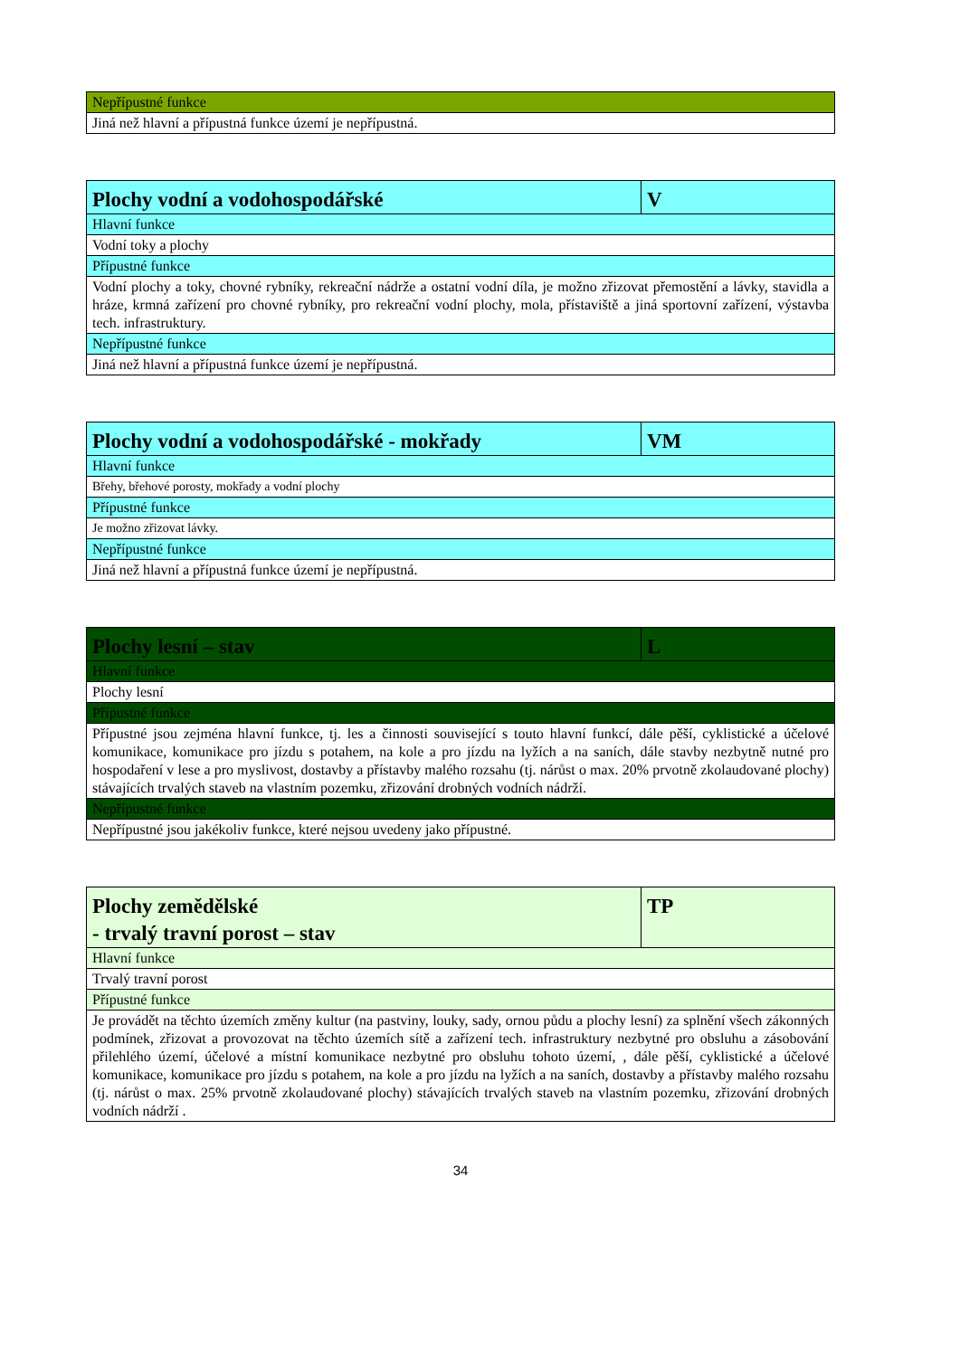| Nepřípustné funkce |
| Jiná než hlavní a přípustná funkce území je nepřípustná. |
| Plochy vodní a vodohospodářské | V |
| Hlavní funkce | |
| Vodní toky a plochy | |
| Přípustné funkce | |
| Vodní plochy a toky, chovné rybníky, rekreační nádrže a ostatní vodní díla, je možno zřizovat přemostění a lávky, stavidla a hráze, krmná zařízení pro chovné rybníky, pro rekreační vodní plochy, mola, přístaviště a jiná sportovní zařízení, výstavba tech. infrastruktury. | |
| Nepřípustné funkce | |
| Jiná než hlavní a přípustná funkce území je nepřípustná. | |
| Plochy vodní a vodohospodářské - mokřady | VM |
| Hlavní funkce | |
| Břehy, břehové porosty, mokřady a vodní plochy | |
| Přípustné funkce | |
| Je možno zřizovat lávky. | |
| Nepřípustné funkce | |
| Jiná než hlavní a přípustná funkce území je nepřípustná. | |
| Plochy lesní – stav | L |
| Hlavní funkce | |
| Plochy lesní | |
| Přípustné funkce | |
| Přípustné jsou zejména hlavní funkce, tj. les a činnosti související s touto hlavní funkcí, dále pěší, cyklistické a účelové komunikace, komunikace pro jízdu s potahem, na kole a pro jízdu na lyžích a na saních, dále stavby nezbytně nutné pro hospodaření v lese a pro myslivost, dostavby a přístavby malého rozsahu (tj. nárůst o max. 20% prvotně zkolaudované plochy) stávajících trvalých staveb na vlastním pozemku, zřizování drobných vodních nádrží. | |
| Nepřípustné funkce | |
| Nepřípustné jsou jakékoliv funkce, které nejsou uvedeny jako přípustné. | |
| Plochy zemědělské - trvalý travní porost – stav | TP |
| Hlavní funkce | |
| Trvalý travní porost | |
| Přípustné funkce | |
| Je provádět na těchto územích změny kultur (na pastviny, louky, sady, ornou půdu a plochy lesní) za splnění všech zákonných podmínek, zřizovat a provozovat na těchto územích sítě a zařízení tech. infrastruktury nezbytné pro obsluhu a zásobování přilehlého území, účelové a místní komunikace nezbytné pro obsluhu tohoto území, , dále pěší, cyklistické a účelové komunikace, komunikace pro jízdu s potahem, na kole a pro jízdu na lyžích a na saních, dostavby a přístavby malého rozsahu (tj. nárůst o max. 25% prvotně zkolaudované plochy) stávajících trvalých staveb na vlastním pozemku, zřizování drobných vodních nádrží . | |
34